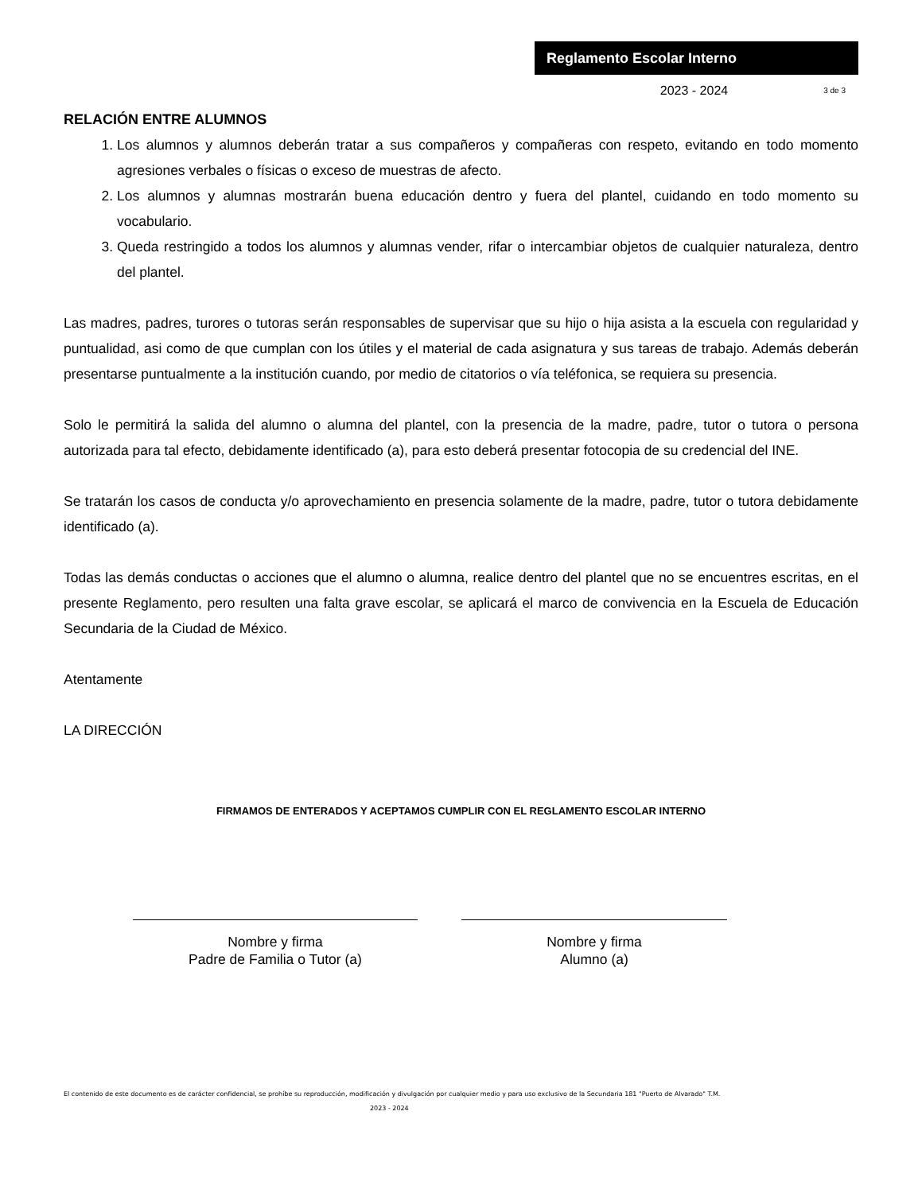Reglamento Escolar Interno
2023 - 2024 3 de 3
RELACIÓN ENTRE ALUMNOS
1. Los alumnos y alumnos deberán tratar a sus compañeros y compañeras con respeto, evitando en todo momento agresiones verbales o físicas o exceso de muestras de afecto.
2. Los alumnos y alumnas mostrarán buena educación dentro y fuera del plantel, cuidando en todo momento su vocabulario.
3. Queda restringido a todos los alumnos y alumnas vender, rifar o intercambiar objetos de cualquier naturaleza, dentro del plantel.
Las madres, padres, turores o tutoras serán responsables de supervisar que su hijo o hija asista a la escuela con regularidad y puntualidad, asi como de que cumplan con los útiles y el material de cada asignatura y sus tareas de trabajo. Además deberán presentarse puntualmente a la institución cuando, por medio de citatorios o vía teléfonica, se requiera su presencia.
Solo le permitirá la salida del alumno o alumna del plantel, con la presencia de la madre, padre, tutor o tutora o persona autorizada para tal efecto, debidamente identificado (a), para esto deberá presentar fotocopia de su credencial del INE.
Se tratarán los casos de conducta y/o aprovechamiento en presencia solamente de la madre, padre, tutor o tutora debidamente identificado (a).
Todas las demás conductas o acciones que el alumno o alumna, realice dentro del plantel que no se encuentres escritas, en el presente Reglamento, pero resulten una falta grave escolar, se aplicará el marco de convivencia en la Escuela de Educación Secundaria de la Ciudad de México.
Atentamente
LA DIRECCIÓN
FIRMAMOS DE ENTERADOS Y ACEPTAMOS CUMPLIR CON EL REGLAMENTO ESCOLAR INTERNO
Nombre y firma
Padre de Familia o Tutor (a)
Nombre y firma
Alumno (a)
El contenido de este documento es de carácter confidencial, se prohíbe su reproducción, modificación y divulgación por cualquier medio y para uso exclusivo de la Secundaria 181 "Puerto de Alvarado" T.M.
2023 - 2024